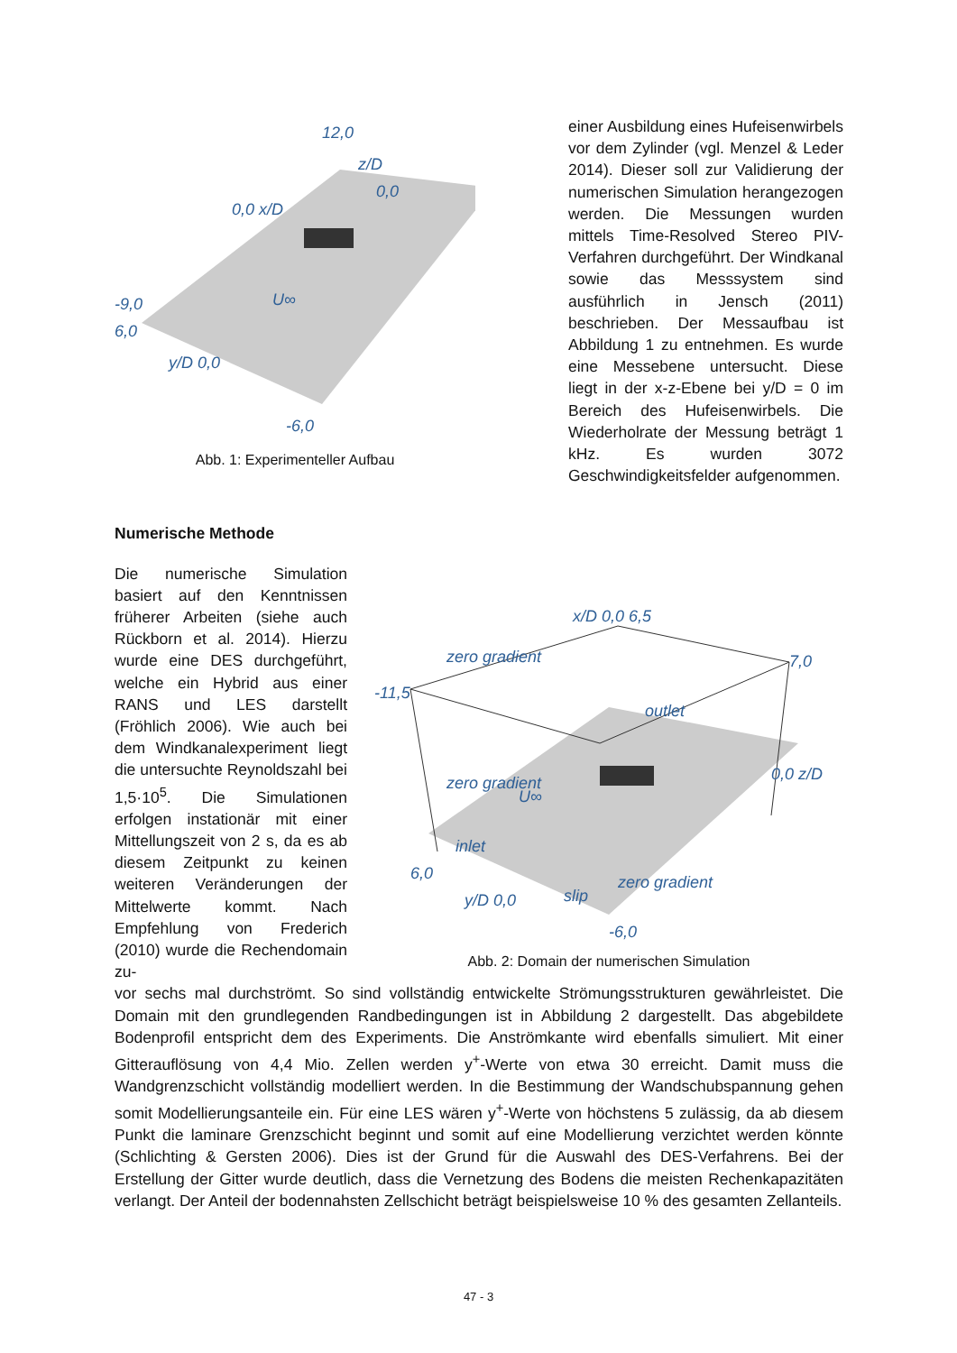-9,0
6,0
y/D 0,0
-6,0
0,0 x/D
z/D
0,0
U∞
12,0
Abb. 1: Experimenteller Aufbau
einer Ausbildung eines Hufeisenwirbels vor dem Zylinder (vgl. Menzel & Leder 2014). Dieser soll zur Validierung der numerischen Simulation herangezogen werden. Die Messungen wurden mittels Time-Resolved Stereo PIV-Verfahren durchgeführt. Der Windkanal sowie das Messsystem sind ausführlich in Jensch (2011) beschrieben. Der Messaufbau ist Abbildung 1 zu entnehmen. Es wurde eine Messebene untersucht. Diese liegt in der x-z-Ebene bei y/D = 0 im Bereich des Hufeisenwirbels. Die Wiederholrate der Messung beträgt 1 kHz. Es wurden 3072 Geschwindigkeitsfelder aufgenommen.
Numerische Methode
Die numerische Simulation basiert auf den Kenntnissen früherer Arbeiten (siehe auch Rückborn et al. 2014). Hierzu wurde eine DES durchgeführt, welche ein Hybrid aus einer RANS und LES darstellt (Fröhlich 2006). Wie auch bei dem Windkanalexperiment liegt die untersuchte Reynoldszahl bei 1,5·10<sup>5</sup>. Die Simulationen erfolgen instationär mit einer Mittellungszeit von 2 s, da es ab diesem Zeitpunkt zu keinen weiteren Veränderungen der Mittelwerte kommt. Nach Empfehlung von Frederich (2010) wurde die Rechendomain zu-
-11,5
x/D 0,0 6,5
7,0
0,0 z/D
outlet
zero gradient
zero gradient
inlet
U∞
6,0
y/D 0,0
slip
zero gradient
-6,0
Abb. 2: Domain der numerischen Simulation
vor sechs mal durchströmt. So sind vollständig entwickelte Strömungsstrukturen gewährleistet. Die Domain mit den grundlegenden Randbedingungen ist in Abbildung 2 dargestellt. Das abgebildete Bodenprofil entspricht dem des Experiments. Die Anströmkante wird ebenfalls simuliert. Mit einer Gitterauflösung von 4,4 Mio. Zellen werden y<sup>+</sup>-Werte von etwa 30 erreicht. Damit muss die Wandgrenzschicht vollständig modelliert werden. In die Bestimmung der Wandschubspannung gehen somit Modellierungsanteile ein. Für eine LES wären y<sup>+</sup>-Werte von höchstens 5 zulässig, da ab diesem Punkt die laminare Grenzschicht beginnt und somit auf eine Modellierung verzichtet werden könnte (Schlichting & Gersten 2006). Dies ist der Grund für die Auswahl des DES-Verfahrens. Bei der Erstellung der Gitter wurde deutlich, dass die Vernetzung des Bodens die meisten Rechenkapazitäten verlangt. Der Anteil der bodennahsten Zellschicht beträgt beispielsweise 10 % des gesamten Zellanteils.
47 - 3